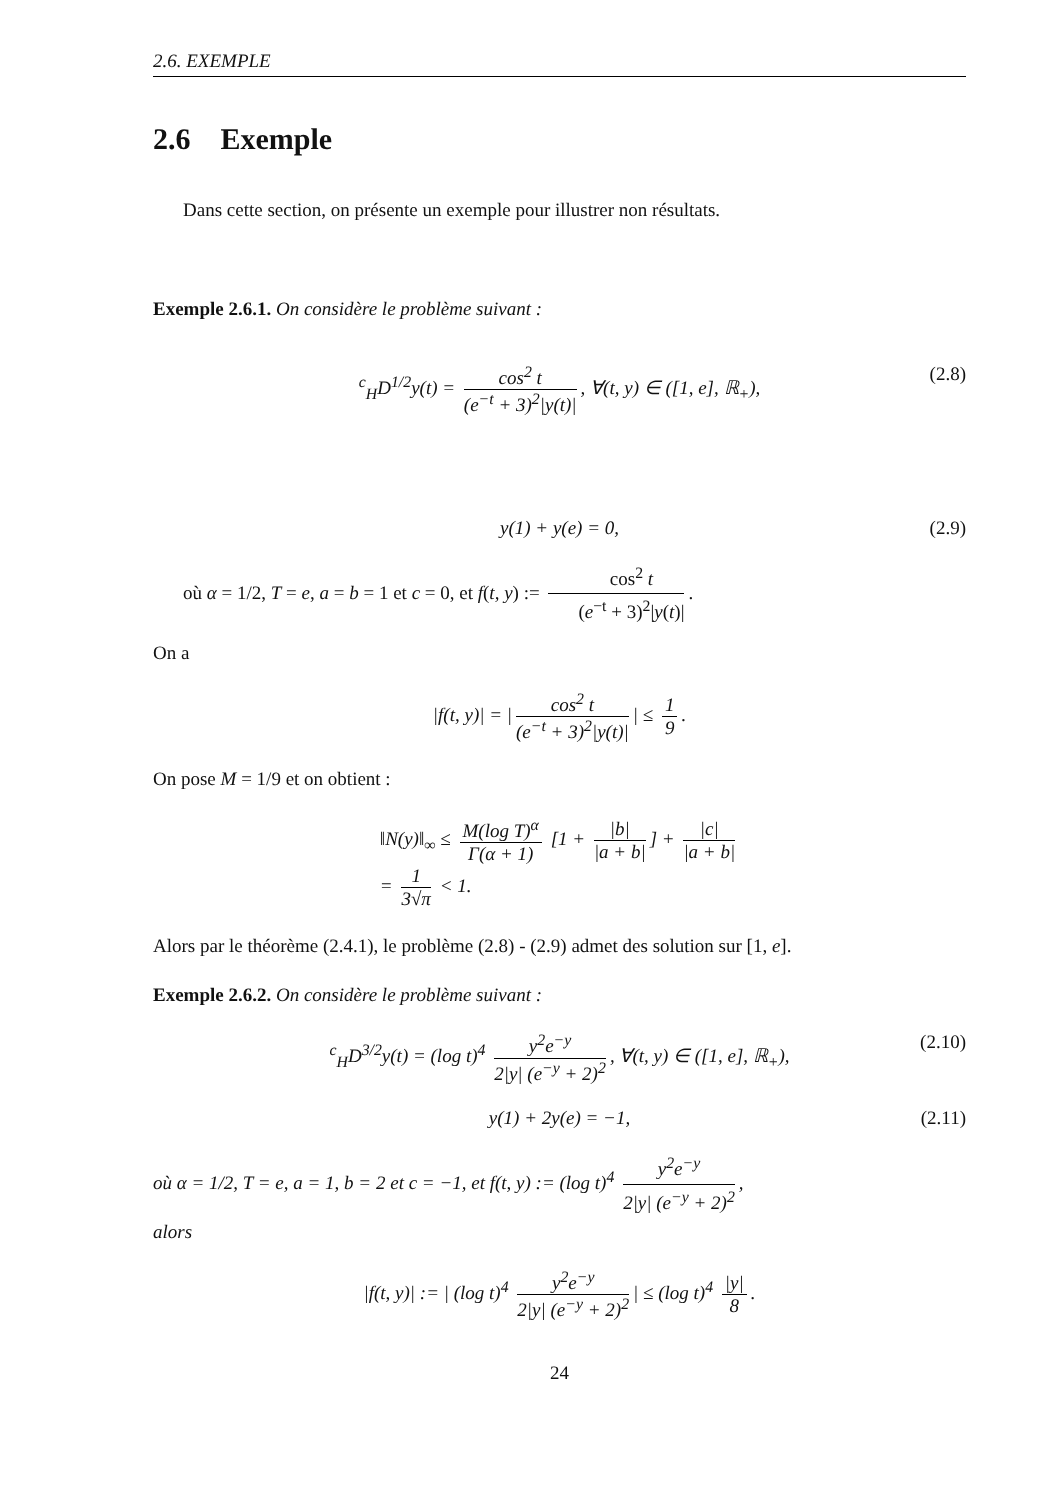2.6. EXEMPLE
2.6 Exemple
Dans cette section, on présente un exemple pour illustrer non résultats.
Exemple 2.6.1. On considère le problème suivant :
<sup>c</sup> <sub>H</sub>D<sup>1/2</sup>y(t) = cos<sup>2</sup> t (e<sup>−t</sup> + 3)<sup>2</sup>|y(t)|, ∀(t, y) ∈ ([1, e], ℝ<sub>+</sub>), (2.8)
y(1) + y(e) = 0, (2.9)
où α = 1/2, T = e, a = b = 1 et c = 0, et f(t, y) := cos<sup>2</sup> t (e<sup>−t</sup> + 3)<sup>2</sup>|y(t)|.
On a
|f(t, y)| = | cos<sup>2</sup> t (e<sup>−t</sup> + 3)<sup>2</sup>|y(t)| | ≤ 1 9.
On pose M = 1/9 et on obtient :
‖N(y)‖<sub>∞</sub> ≤ M(log T)<sup>α</sup> Γ(α + 1) [1 + |b| |a + b|] + |c| |a + b|
= 1 3√π < 1.
Alors par le théorème (2.4.1), le problème (2.8) - (2.9) admet des solution sur [1, e].
Exemple 2.6.2. On considère le problème suivant :
<sup>c</sup> <sub>H</sub>D<sup>3/2</sup>y(t) = (log t)<sup>4</sup> y<sup>2</sup>e<sup>−y</sup> 2|y| (e<sup>−y</sup> + 2)<sup>2</sup>, ∀(t, y) ∈ ([1, e], ℝ<sub>+</sub>), (2.10)
y(1) + 2y(e) = −1, (2.11)
où α = 1/2, T = e, a = 1, b = 2 et c = −1, et f(t, y) := (log t)<sup>4</sup> y<sup>2</sup>e<sup>−y</sup> 2|y| (e<sup>−y</sup> + 2)<sup>2</sup>,
alors
|f(t, y)| := | (log t)<sup>4</sup> y<sup>2</sup>e<sup>−y</sup> 2|y| (e<sup>−y</sup> + 2)<sup>2</sup> | ≤ (log t)<sup>4</sup> |y| 8.
24